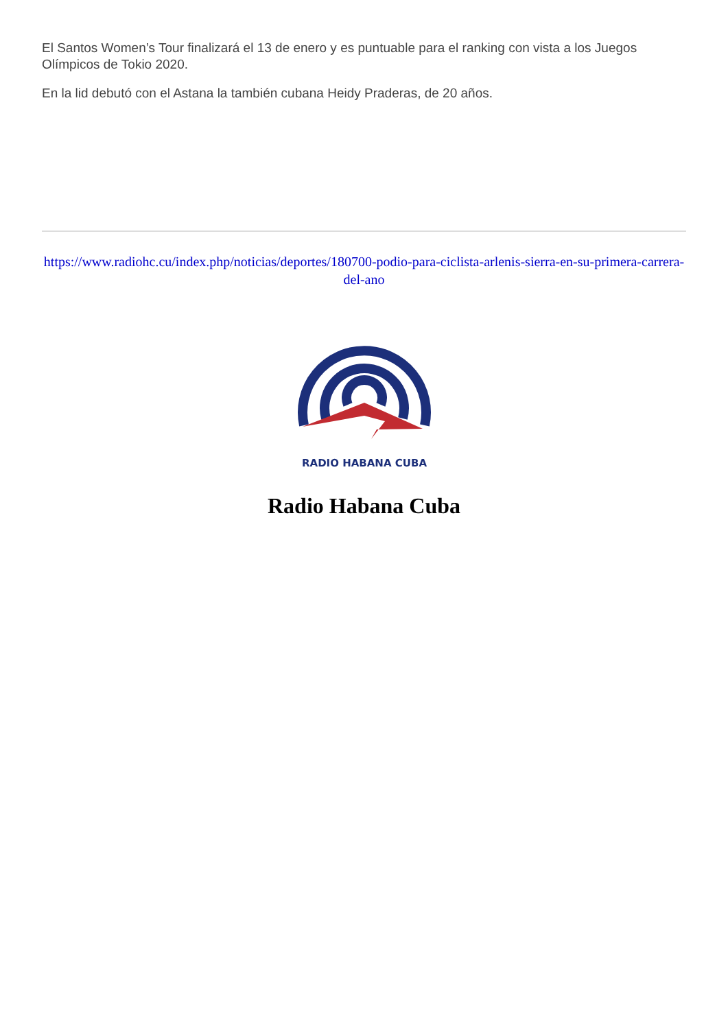El Santos Women’s Tour finalizará el 13 de enero y es puntuable para el ranking con vista a los Juegos Olímpicos de Tokio 2020.
En la lid debutó con el Astana la también cubana Heidy Praderas, de 20 años.
https://www.radiohc.cu/index.php/noticias/deportes/180700-podio-para-ciclista-arlenis-sierra-en-su-primera-carrera-del-ano
RADIO HABANA CUBA
Radio Habana Cuba